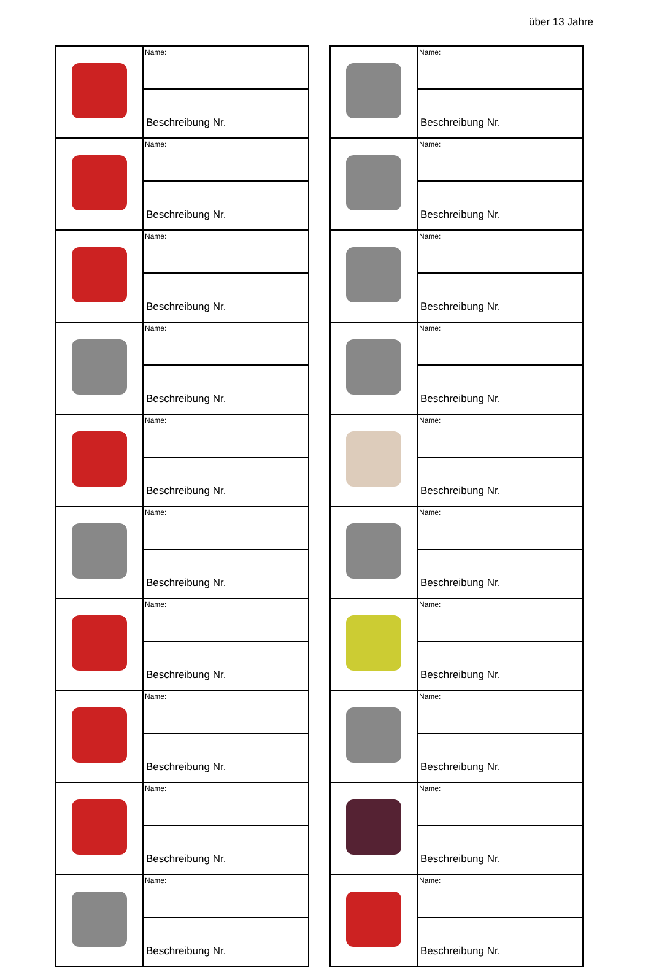über 13 Jahre
| | Name: |
| | Beschreibung Nr. |
| | Name: |
| | Beschreibung Nr. |
| | Name: |
| | Beschreibung Nr. |
| | Name: |
| | Beschreibung Nr. |
| | Name: |
| | Beschreibung Nr. |
| | Name: |
| | Beschreibung Nr. |
| | Name: |
| | Beschreibung Nr. |
| | Name: |
| | Beschreibung Nr. |
| | Name: |
| | Beschreibung Nr. |
| | Name: |
| | Beschreibung Nr. |
| | Name: |
| | Beschreibung Nr. |
| | Name: |
| | Beschreibung Nr. |
| | Name: |
| | Beschreibung Nr. |
| | Name: |
| | Beschreibung Nr. |
| | Name: |
| | Beschreibung Nr. |
| | Name: |
| | Beschreibung Nr. |
| | Name: |
| | Beschreibung Nr. |
| | Name: |
| | Beschreibung Nr. |
| | Name: |
| | Beschreibung Nr. |
| | Name: |
| | Beschreibung Nr. |